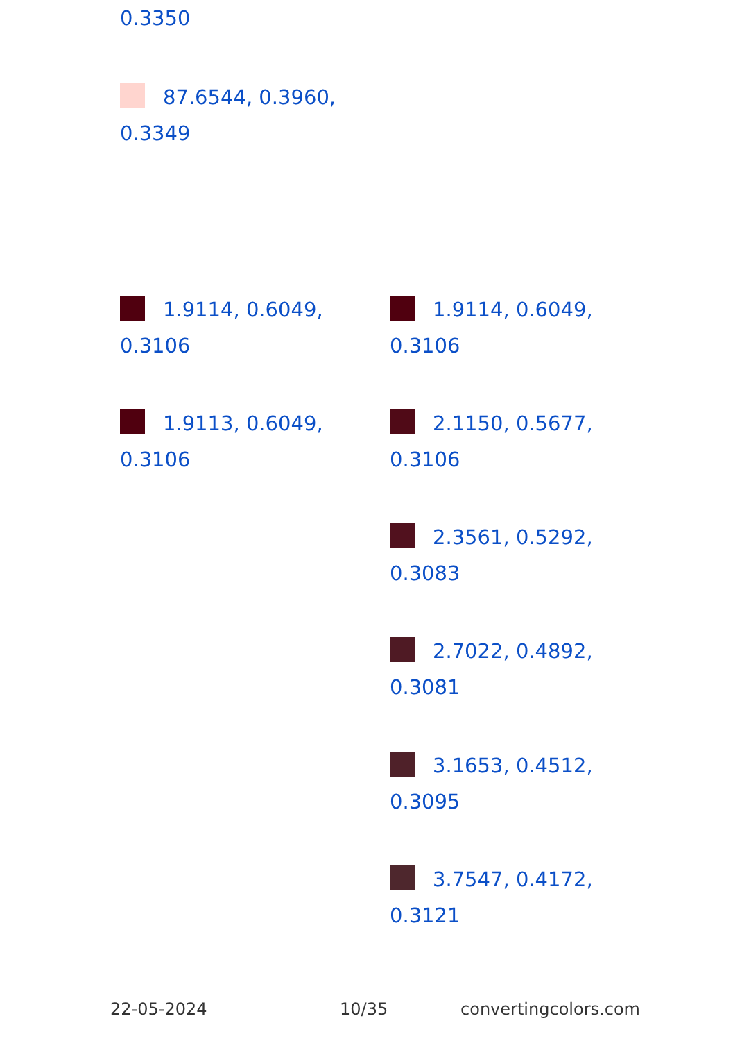0.3350
87.6544, 0.3960, 0.3349
1.9114, 0.6049, 0.3106
1.9113, 0.6049, 0.3106
1.9114, 0.6049, 0.3106
2.1150, 0.5677, 0.3106
2.3561, 0.5292, 0.3083
2.7022, 0.4892, 0.3081
3.1653, 0.4512, 0.3095
3.7547, 0.4172, 0.3121
22-05-2024 10/35 convertingcolors.com